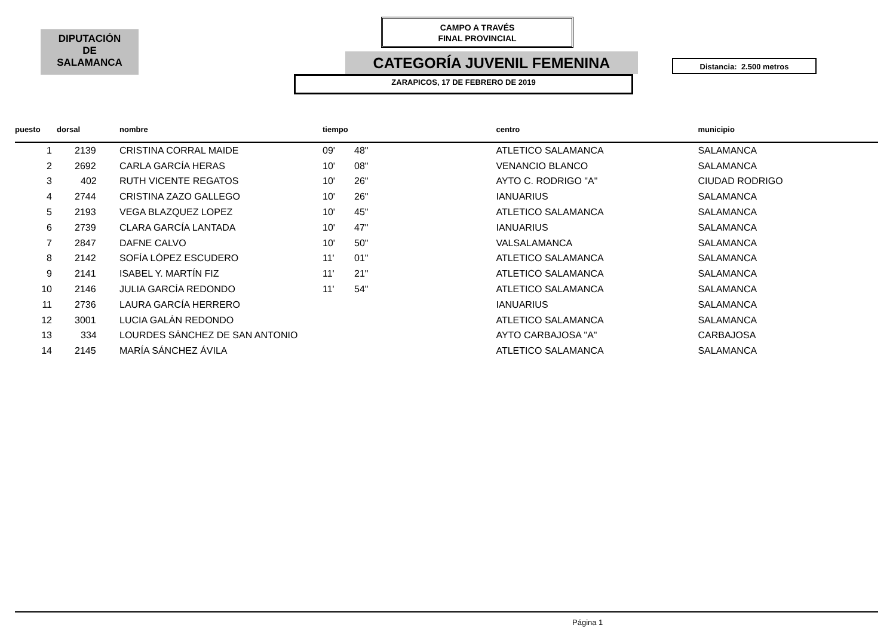DIPUTACIÓN
DE
SALAMANCA
CAMPO A TRAVÉS
FINAL PROVINCIAL
CATEGORÍA JUVENIL FEMENINA Distancia: 2.500 metros
ZARAPICOS, 17 DE FEBRERO DE 2019
| puesto | dorsal | nombre | tiempo | | centro | municipio |
| --- | --- | --- | --- | --- | --- | --- |
| 1 | 2139 | CRISTINA CORRAL MAIDE | 09' | 48" | ATLETICO SALAMANCA | SALAMANCA |
| 2 | 2692 | CARLA GARCÍA HERAS | 10' | 08" | VENANCIO BLANCO | SALAMANCA |
| 3 | 402 | RUTH VICENTE REGATOS | 10' | 26" | AYTO C. RODRIGO "A" | CIUDAD RODRIGO |
| 4 | 2744 | CRISTINA ZAZO GALLEGO | 10' | 26" | IANUARIUS | SALAMANCA |
| 5 | 2193 | VEGA BLAZQUEZ LOPEZ | 10' | 45" | ATLETICO SALAMANCA | SALAMANCA |
| 6 | 2739 | CLARA GARCÍA LANTADA | 10' | 47" | IANUARIUS | SALAMANCA |
| 7 | 2847 | DAFNE CALVO | 10' | 50" | VALSALAMANCA | SALAMANCA |
| 8 | 2142 | SOFÍA LÓPEZ ESCUDERO | 11' | 01" | ATLETICO SALAMANCA | SALAMANCA |
| 9 | 2141 | ISABEL Y. MARTÍN FIZ | 11' | 21" | ATLETICO SALAMANCA | SALAMANCA |
| 10 | 2146 | JULIA GARCÍA REDONDO | 11' | 54" | ATLETICO SALAMANCA | SALAMANCA |
| 11 | 2736 | LAURA GARCÍA HERRERO | | | IANUARIUS | SALAMANCA |
| 12 | 3001 | LUCIA GALÁN REDONDO | | | ATLETICO SALAMANCA | SALAMANCA |
| 13 | 334 | LOURDES SÁNCHEZ DE SAN ANTONIO | | | AYTO CARBAJOSA "A" | CARBAJOSA |
| 14 | 2145 | MARÍA SÁNCHEZ ÁVILA | | | ATLETICO SALAMANCA | SALAMANCA |
Página 1